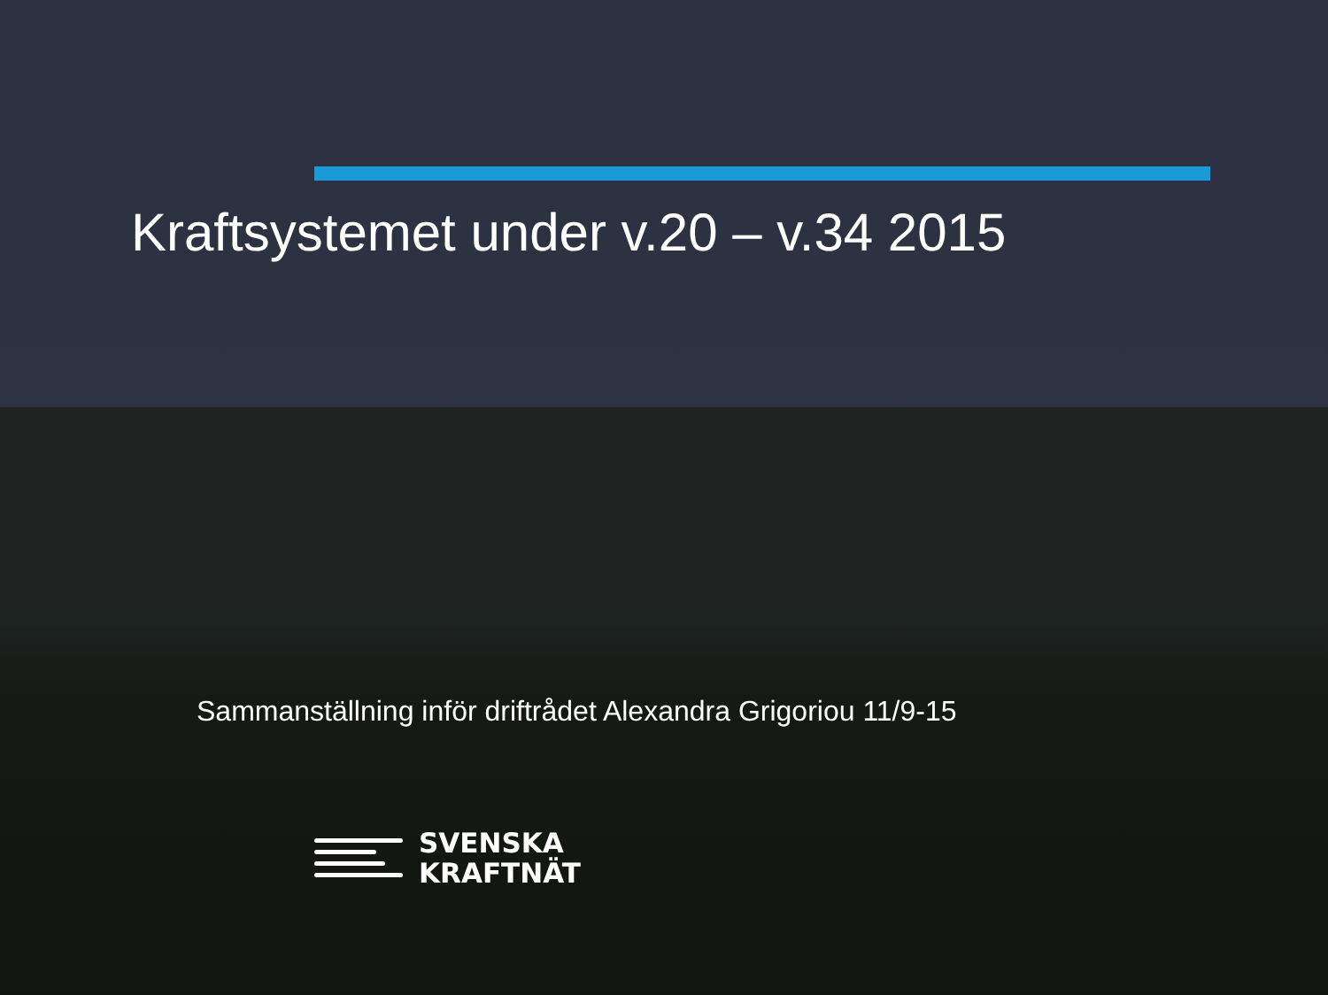Kraftsystemet under v.20 – v.34 2015
Sammanställning inför driftrådet Alexandra Grigoriou 11/9-15
SVENSKA
KRAFTNÄT